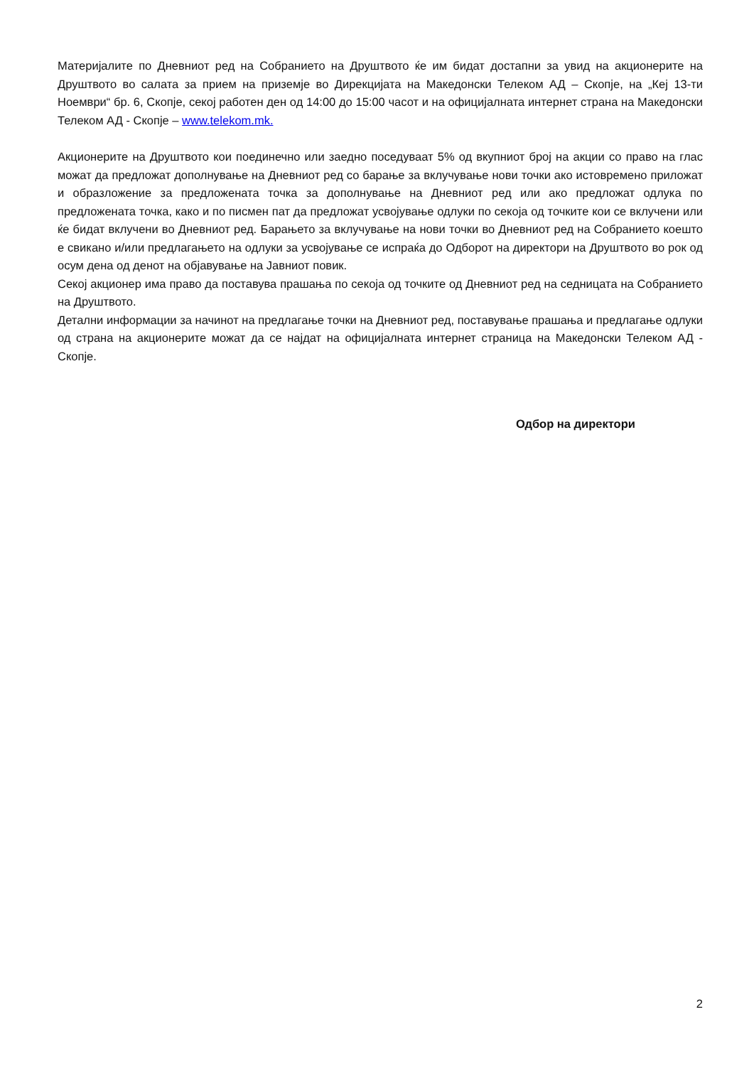Материјалите по Дневниот ред на Собранието на Друштвото ќе им бидат достапни за увид на акционерите на Друштвото во салата за прием на приземје во Дирекцијата на Македонски Телеком АД – Скопје, на „Кеј 13-ти Ноември“ бр. 6, Скопје, секој работен ден од 14:00 до 15:00 часот и на официјалната интернет страна на Македонски Телеком АД - Скопје – www.telekom.mk.
Акционерите на Друштвото кои поединечно или заедно поседуваат 5% од вкупниот број на акции со право на глас можат да предложат дополнување на Дневниот ред со барање за вклучување нови точки ако истовремено приложат и образложение за предложената точка за дополнување на Дневниот ред или ако предложат одлука по предложената точка, како и по писмен пат да предложат усвојување одлуки по секоја од точките кои се вклучени или ќе бидат вклучени во Дневниот ред. Барањето за вклучување на нови точки во Дневниот ред на Собранието коешто е свикано и/или предлагањето на одлуки за усвојување се испраќа до Одборот на директори на Друштвото во рок од осум дена од денот на објавување на Јавниот повик.
Секој акционер има право да поставува прашања по секоја од точките од Дневниот ред на седницата на Собранието на Друштвото.
Детални информации за начинот на предлагање точки на Дневниот ред, поставување прашања и предлагање одлуки од страна на акционерите можат да се најдат на официјалната интернет страница на Македонски Телеком АД - Скопје.
Одбор на директори
2